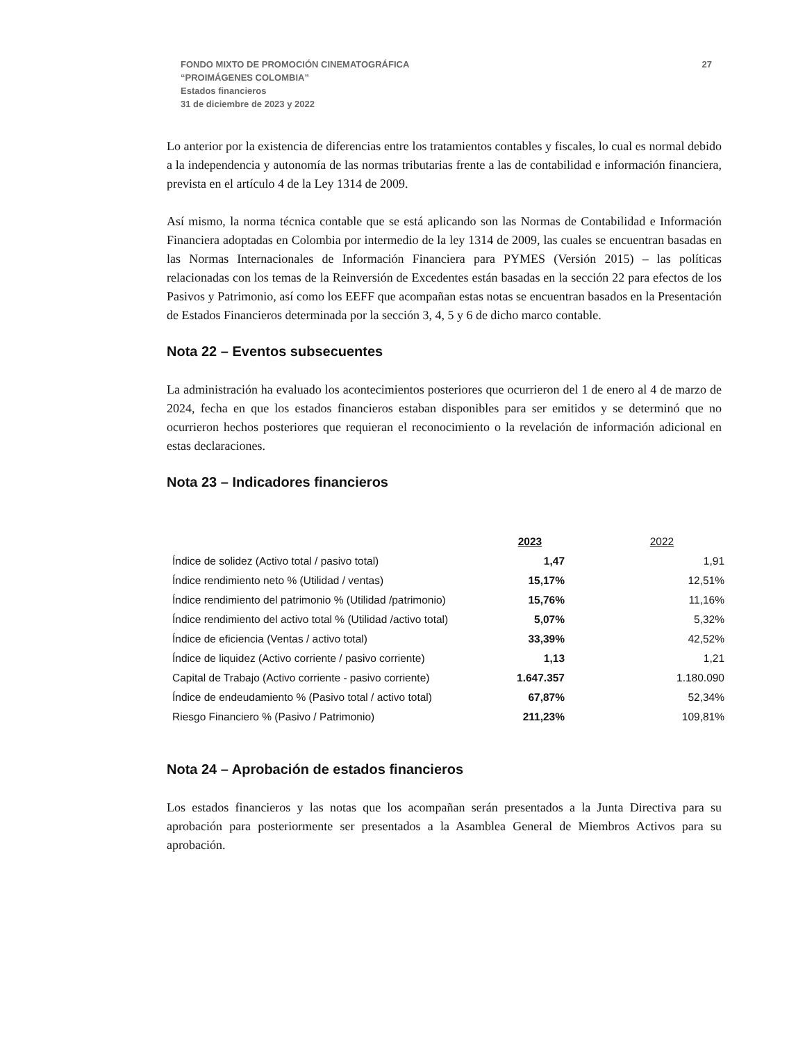FONDO MIXTO DE PROMOCIÓN CINEMATOGRÁFICA
“PROIMÁGENES COLOMBIA”
Estados financieros
31 de diciembre de 2023 y 2022
27
Lo anterior por la existencia de diferencias entre los tratamientos contables y fiscales, lo cual es normal debido a la independencia y autonomía de las normas tributarias frente a las de contabilidad e información financiera, prevista en el artículo 4 de la Ley 1314 de 2009.
Así mismo, la norma técnica contable que se está aplicando son las Normas de Contabilidad e Información Financiera adoptadas en Colombia por intermedio de la ley 1314 de 2009, las cuales se encuentran basadas en las Normas Internacionales de Información Financiera para PYMES (Versión 2015) – las políticas relacionadas con los temas de la Reinversión de Excedentes están basadas en la sección 22 para efectos de los Pasivos y Patrimonio, así como los EEFF que acompañan estas notas se encuentran basados en la Presentación de Estados Financieros determinada por la sección 3, 4, 5 y 6 de dicho marco contable.
Nota 22 – Eventos subsecuentes
La administración ha evaluado los acontecimientos posteriores que ocurrieron del 1 de enero al 4 de marzo de 2024, fecha en que los estados financieros estaban disponibles para ser emitidos y se determinó que no ocurrieron hechos posteriores que requieran el reconocimiento o la revelación de información adicional en estas declaraciones.
Nota 23 – Indicadores financieros
| | 2023 | 2022 |
| --- | --- | --- |
| Índice de solidez (Activo total / pasivo total) | 1,47 | 1,91 |
| Índice rendimiento neto % (Utilidad / ventas) | 15,17% | 12,51% |
| Índice rendimiento del patrimonio % (Utilidad /patrimonio) | 15,76% | 11,16% |
| Índice rendimiento del activo total % (Utilidad /activo total) | 5,07% | 5,32% |
| Índice de eficiencia (Ventas / activo total) | 33,39% | 42,52% |
| Índice de liquidez (Activo corriente / pasivo corriente) | 1,13 | 1,21 |
| Capital de Trabajo (Activo corriente - pasivo corriente) | 1.647.357 | 1.180.090 |
| Índice de endeudamiento % (Pasivo total / activo total) | 67,87% | 52,34% |
| Riesgo Financiero % (Pasivo / Patrimonio) | 211,23% | 109,81% |
Nota 24 – Aprobación de estados financieros
Los estados financieros y las notas que los acompañan serán presentados a la Junta Directiva para su aprobación para posteriormente ser presentados a la Asamblea General de Miembros Activos para su aprobación.